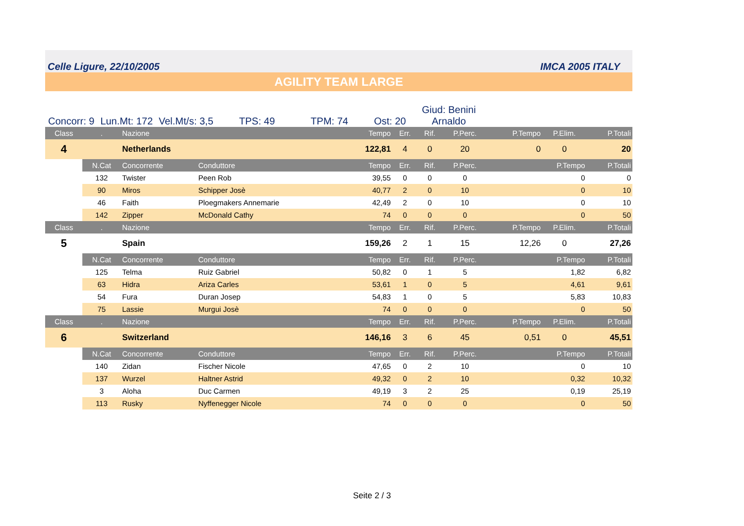Celle Ligure, 22/10/2005 IMCA 2005 ITALY
AGILITY TEAM LARGE
Concorr: 9
Lun.Mt: 172
Vel.Mt/s: 3,5
TPS: 49
TPM: 74
Ost: 20
Giud: Benini
Arnaldo
| Class | . | Nazione | | Tempo | Err. | Rif. | P.Perc. | P.Tempo | P.Elim. | P.Totali |
| --- | --- | --- | --- | --- | --- | --- | --- | --- | --- | --- |
| 4 | | Netherlands | | 122,81 | 4 | 0 | 20 | 0 | 0 | 20 |
| | N.Cat | Concorrente | Conduttore | Tempo | Err. | Rif. | P.Perc. | P.Tempo | | P.Totali |
| | 132 | Twister | Peen Rob | 39,55 | 0 | 0 | 0 | 0 | | 0 |
| | 90 | Miros | Schipper Josè | 40,77 | 2 | 0 | 10 | 0 | | 10 |
| | 46 | Faith | Ploegmakers Annemarie | 42,49 | 2 | 0 | 10 | 0 | | 10 |
| | 142 | Zipper | McDonald Cathy | 74 | 0 | 0 | 0 | 0 | | 50 |
| Class | . | Nazione | | Tempo | Err. | Rif. | P.Perc. | P.Tempo | P.Elim. | P.Totali |
| 5 | | Spain | | 159,26 | 2 | 1 | 15 | 12,26 | 0 | 27,26 |
| | N.Cat | Concorrente | Conduttore | Tempo | Err. | Rif. | P.Perc. | P.Tempo | | P.Totali |
| | 125 | Telma | Ruiz Gabriel | 50,82 | 0 | 1 | 5 | 1,82 | | 6,82 |
| | 63 | Hidra | Ariza Carles | 53,61 | 1 | 0 | 5 | 4,61 | | 9,61 |
| | 54 | Fura | Duran Josep | 54,83 | 1 | 0 | 5 | 5,83 | | 10,83 |
| | 75 | Lassie | Murgui Josè | 74 | 0 | 0 | 0 | 0 | | 50 |
| Class | . | Nazione | | Tempo | Err. | Rif. | P.Perc. | P.Tempo | P.Elim. | P.Totali |
| 6 | | Switzerland | | 146,16 | 3 | 6 | 45 | 0,51 | 0 | 45,51 |
| | N.Cat | Concorrente | Conduttore | Tempo | Err. | Rif. | P.Perc. | P.Tempo | | P.Totali |
| | 140 | Zidan | Fischer Nicole | 47,65 | 0 | 2 | 10 | 0 | | 10 |
| | 137 | Wurzel | Haltner Astrid | 49,32 | 0 | 2 | 10 | 0,32 | | 10,32 |
| | 3 | Aloha | Duc Carmen | 49,19 | 3 | 2 | 25 | 0,19 | | 25,19 |
| | 113 | Rusky | Nyffenegger Nicole | 74 | 0 | 0 | 0 | 0 | | 50 |
Seite 2 / 3